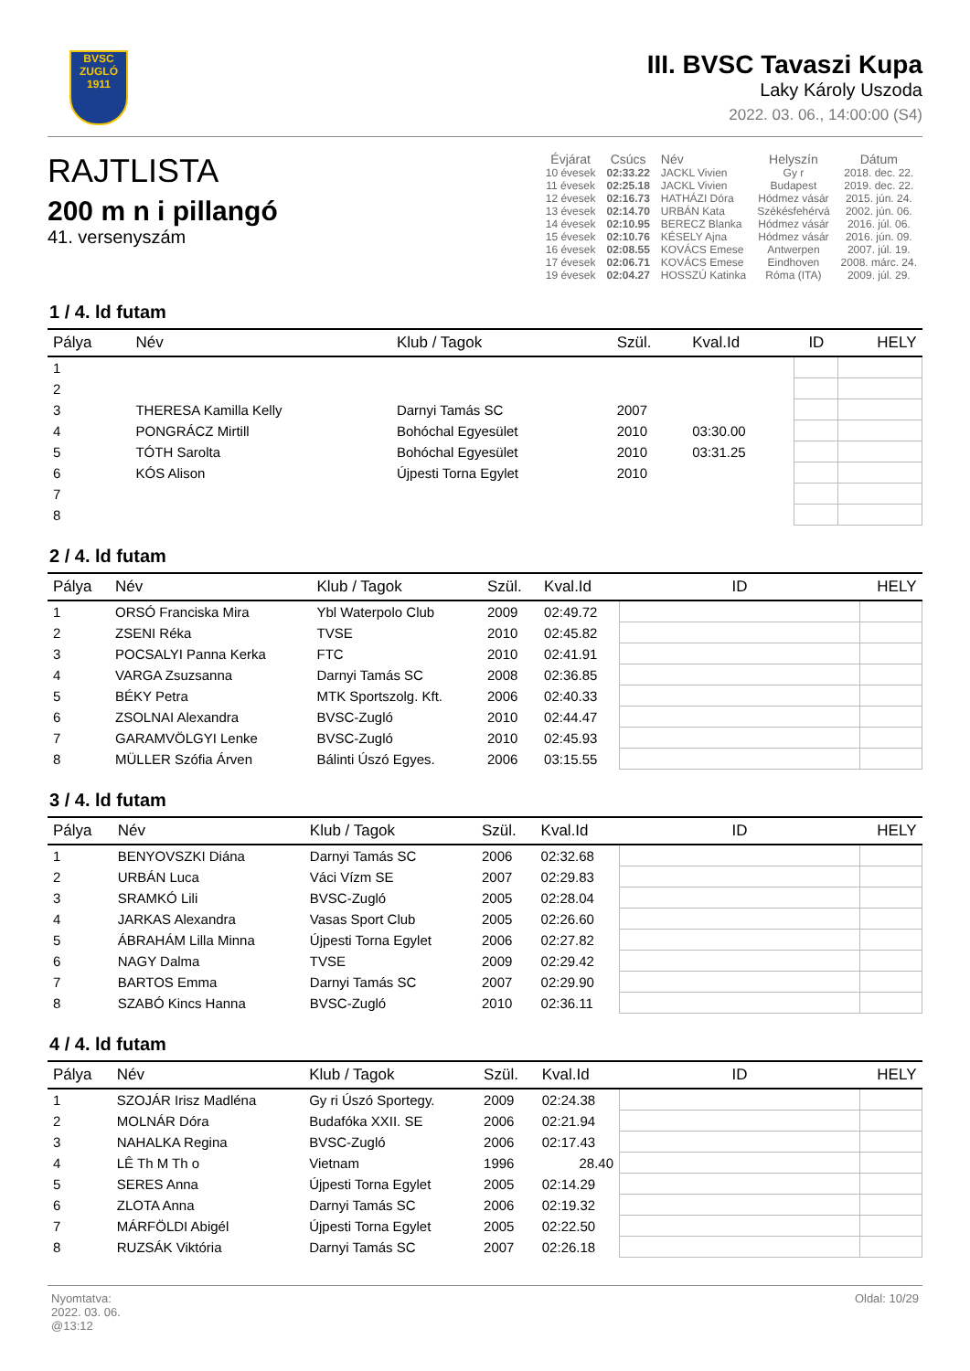BVSC
ZUGLÓ
1911
III. BVSC Tavaszi Kupa
Laky Károly Uszoda
2022. 03. 06., 14:00:00 (S4)
RAJTLISTA
200 m n i pillangó
41. versenyszám
| Évjárat | Csúcs | Név | Helyszín | Dátum |
| --- | --- | --- | --- | --- |
| 10 évesek | 02:33.22 | JACKL Vivien | Gy r | 2018. dec. 22. |
| 11 évesek | 02:25.18 | JACKL Vivien | Budapest | 2019. dec. 22. |
| 12 évesek | 02:16.73 | HATHÁZI Dóra | Hódmez vásár | 2015. jún. 24. |
| 13 évesek | 02:14.70 | URBÁN Kata | Székésfehérvá | 2002. jún. 06. |
| 14 évesek | 02:10.95 | BERECZ Blanka | Hódmez vásár | 2016. júl. 06. |
| 15 évesek | 02:10.76 | KÉSELY Ajna | Hódmez vásár | 2016. jún. 09. |
| 16 évesek | 02:08.55 | KOVÁCS Emese | Antwerpen | 2007. júl. 19. |
| 17 évesek | 02:06.71 | KOVÁCS Emese | Eindhoven | 2008. márc. 24. |
| 19 évesek | 02:04.27 | HOSSZÚ Katinka | Róma (ITA) | 2009. júl. 29. |
1 / 4. ld futam
| Pálya | Név | Klub / Tagok | Szül. | Kval.Id | ID | HELY |
| --- | --- | --- | --- | --- | --- | --- |
| 1 | | | | | | |
| 2 | | | | | | |
| 3 | THERESA Kamilla Kelly | Darnyi Tamás SC | 2007 | | | |
| 4 | PONGRÁCZ Mirtill | Bohóchal Egyesület | 2010 | 03:30.00 | | |
| 5 | TÓTH Sarolta | Bohóchal Egyesület | 2010 | 03:31.25 | | |
| 6 | KÓS Alison | Újpesti Torna Egylet | 2010 | | | |
| 7 | | | | | | |
| 8 | | | | | | |
2 / 4. ld futam
| Pálya | Név | Klub / Tagok | Szül. | Kval.Id | ID | HELY |
| --- | --- | --- | --- | --- | --- | --- |
| 1 | ORSÓ Franciska Mira | Ybl Waterpolo Club | 2009 | 02:49.72 | | |
| 2 | ZSENI Réka | TVSE | 2010 | 02:45.82 | | |
| 3 | POCSALYI Panna Kerka | FTC | 2010 | 02:41.91 | | |
| 4 | VARGA Zsuzsanna | Darnyi Tamás SC | 2008 | 02:36.85 | | |
| 5 | BÉKY Petra | MTK Sportszolg. Kft. | 2006 | 02:40.33 | | |
| 6 | ZSOLNAI Alexandra | BVSC-Zugló | 2010 | 02:44.47 | | |
| 7 | GARAMVÖLGYI Lenke | BVSC-Zugló | 2010 | 02:45.93 | | |
| 8 | MÜLLER Szófia Árven | Bálinti Úszó Egyes. | 2006 | 03:15.55 | | |
3 / 4. ld futam
| Pálya | Név | Klub / Tagok | Szül. | Kval.Id | ID | HELY |
| --- | --- | --- | --- | --- | --- | --- |
| 1 | BENYOVSZKI Diána | Darnyi Tamás SC | 2006 | 02:32.68 | | |
| 2 | URBÁN Luca | Váci Vízm SE | 2007 | 02:29.83 | | |
| 3 | SRAMKÓ Lili | BVSC-Zugló | 2005 | 02:28.04 | | |
| 4 | JARKAS Alexandra | Vasas Sport Club | 2005 | 02:26.60 | | |
| 5 | ÁBRAHÁM Lilla Minna | Újpesti Torna Egylet | 2006 | 02:27.82 | | |
| 6 | NAGY Dalma | TVSE | 2009 | 02:29.42 | | |
| 7 | BARTOS Emma | Darnyi Tamás SC | 2007 | 02:29.90 | | |
| 8 | SZABÓ Kincs Hanna | BVSC-Zugló | 2010 | 02:36.11 | | |
4 / 4. ld futam
| Pálya | Név | Klub / Tagok | Szül. | Kval.Id | ID | HELY |
| --- | --- | --- | --- | --- | --- | --- |
| 1 | SZOJÁR Irisz Madléna | Gy ri Úszó Sportegy. | 2009 | 02:24.38 | | |
| 2 | MOLNÁR Dóra | Budafóka XXII. SE | 2006 | 02:21.94 | | |
| 3 | NAHALKA Regina | BVSC-Zugló | 2006 | 02:17.43 | | |
| 4 | LÊ Th M Th o | Vietnam | 1996 | 28.40 | | |
| 5 | SERES Anna | Újpesti Torna Egylet | 2005 | 02:14.29 | | |
| 6 | ZLOTA Anna | Darnyi Tamás SC | 2006 | 02:19.32 | | |
| 7 | MÁRFÖLDI Abigél | Újpesti Torna Egylet | 2005 | 02:22.50 | | |
| 8 | RUZSÁK Viktória | Darnyi Tamás SC | 2007 | 02:26.18 | | |
Nyomtatva:
2022. 03. 06.
@13:12
Oldal: 10/29